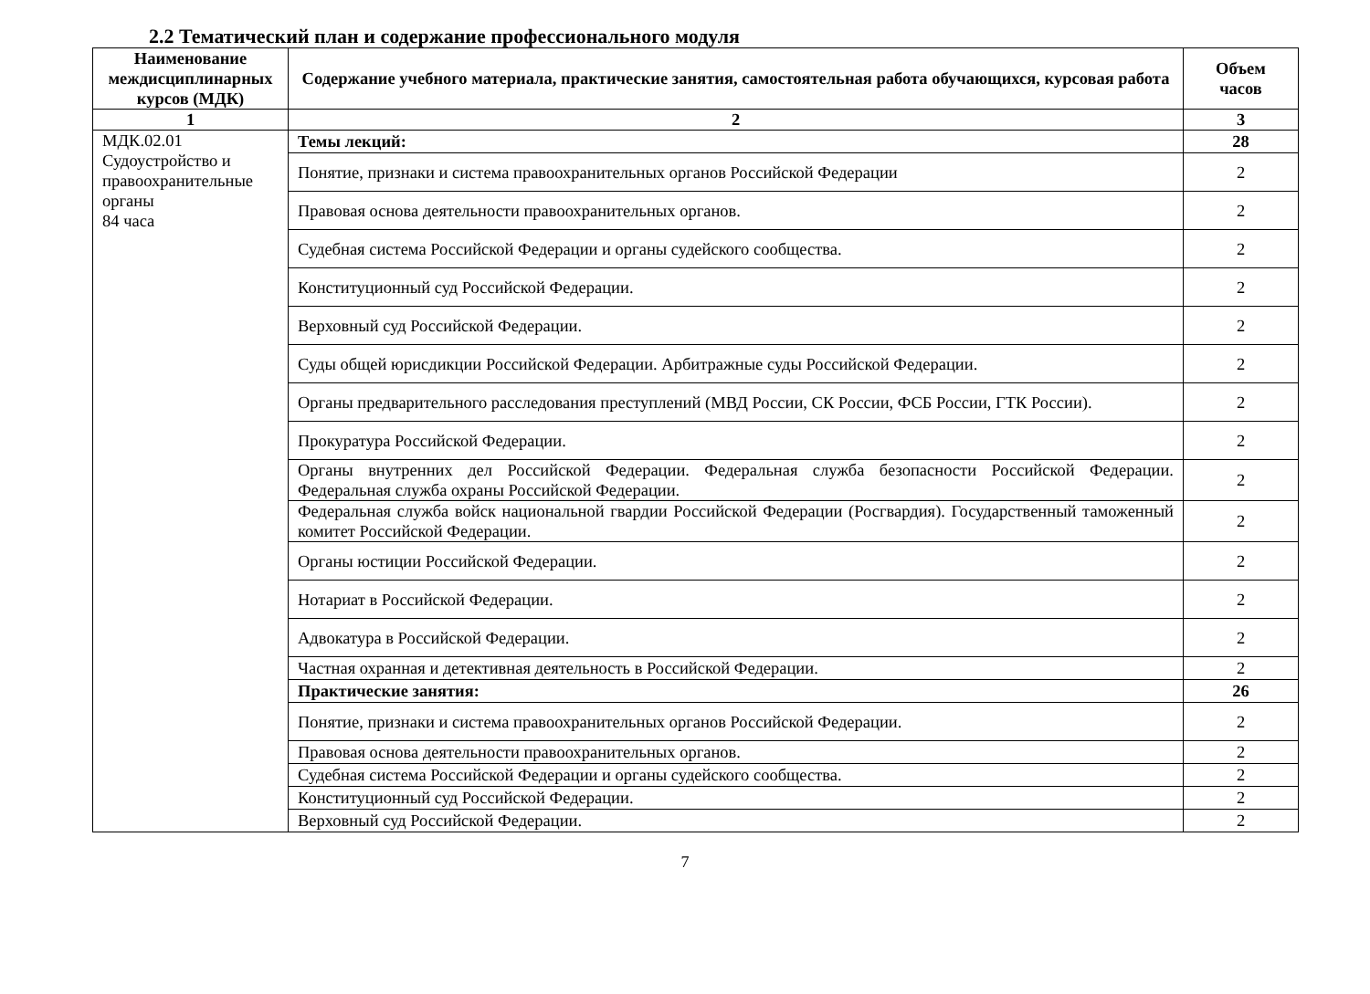2.2 Тематический план и содержание профессионального модуля
| Наименование междисциплинарных курсов (МДК) | Содержание учебного материала, практические занятия, самостоятельная работа обучающихся, курсовая работа | Объем часов |
| --- | --- | --- |
| 1 | 2 | 3 |
| МДК.02.01 Судоустройство и правоохранительные органы 84 часа | Темы лекций: | 28 |
| | Понятие, признаки и система правоохранительных органов Российской Федерации | 2 |
| | Правовая основа деятельности правоохранительных органов. | 2 |
| | Судебная система Российской Федерации и органы судейского сообщества. | 2 |
| | Конституционный суд Российской Федерации. | 2 |
| | Верховный суд Российской Федерации. | 2 |
| | Суды общей юрисдикции Российской Федерации. Арбитражные суды Российской Федерации. | 2 |
| | Органы предварительного расследования преступлений (МВД России, СК России, ФСБ России, ГТК России). | 2 |
| | Прокуратура Российской Федерации. | 2 |
| | Органы внутренних дел Российской Федерации. Федеральная служба безопасности Российской Федерации. Федеральная служба охраны Российской Федерации. | 2 |
| | Федеральная служба войск национальной гвардии Российской Федерации (Росгвардия). Государственный таможенный комитет Российской Федерации. | 2 |
| | Органы юстиции Российской Федерации. | 2 |
| | Нотариат в Российской Федерации. | 2 |
| | Адвокатура в Российской Федерации. | 2 |
| | Частная охранная и детективная деятельность в Российской Федерации. | 2 |
| | Практические занятия: | 26 |
| | Понятие, признаки и система правоохранительных органов Российской Федерации. | 2 |
| | Правовая основа деятельности правоохранительных органов. | 2 |
| | Судебная система Российской Федерации и органы судейского сообщества. | 2 |
| | Конституционный суд Российской Федерации. | 2 |
| | Верховный суд Российской Федерации. | 2 |
7